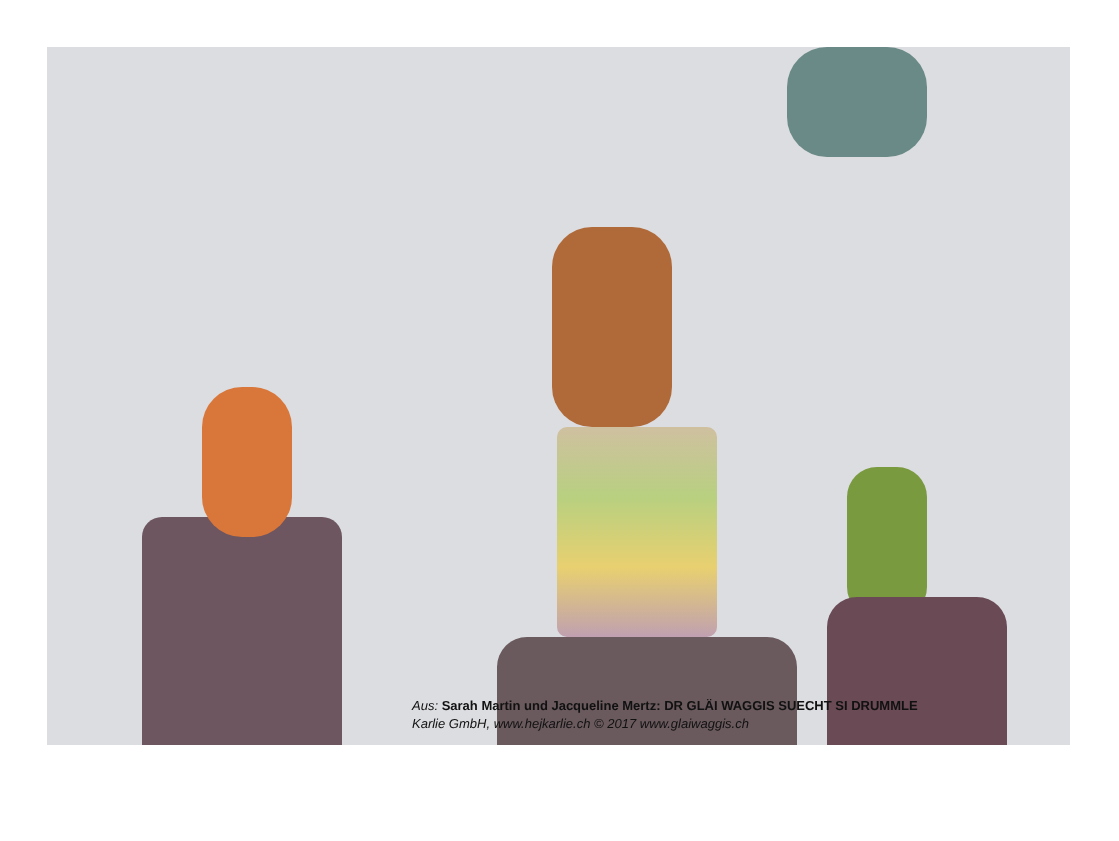Aus: Sarah Martin und Jacqueline Mertz: DR GLÄI WAGGIS SUECHT SI DRUMMLE
Karlie GmbH, www.hejkarlie.ch © 2017 www.glaiwaggis.ch